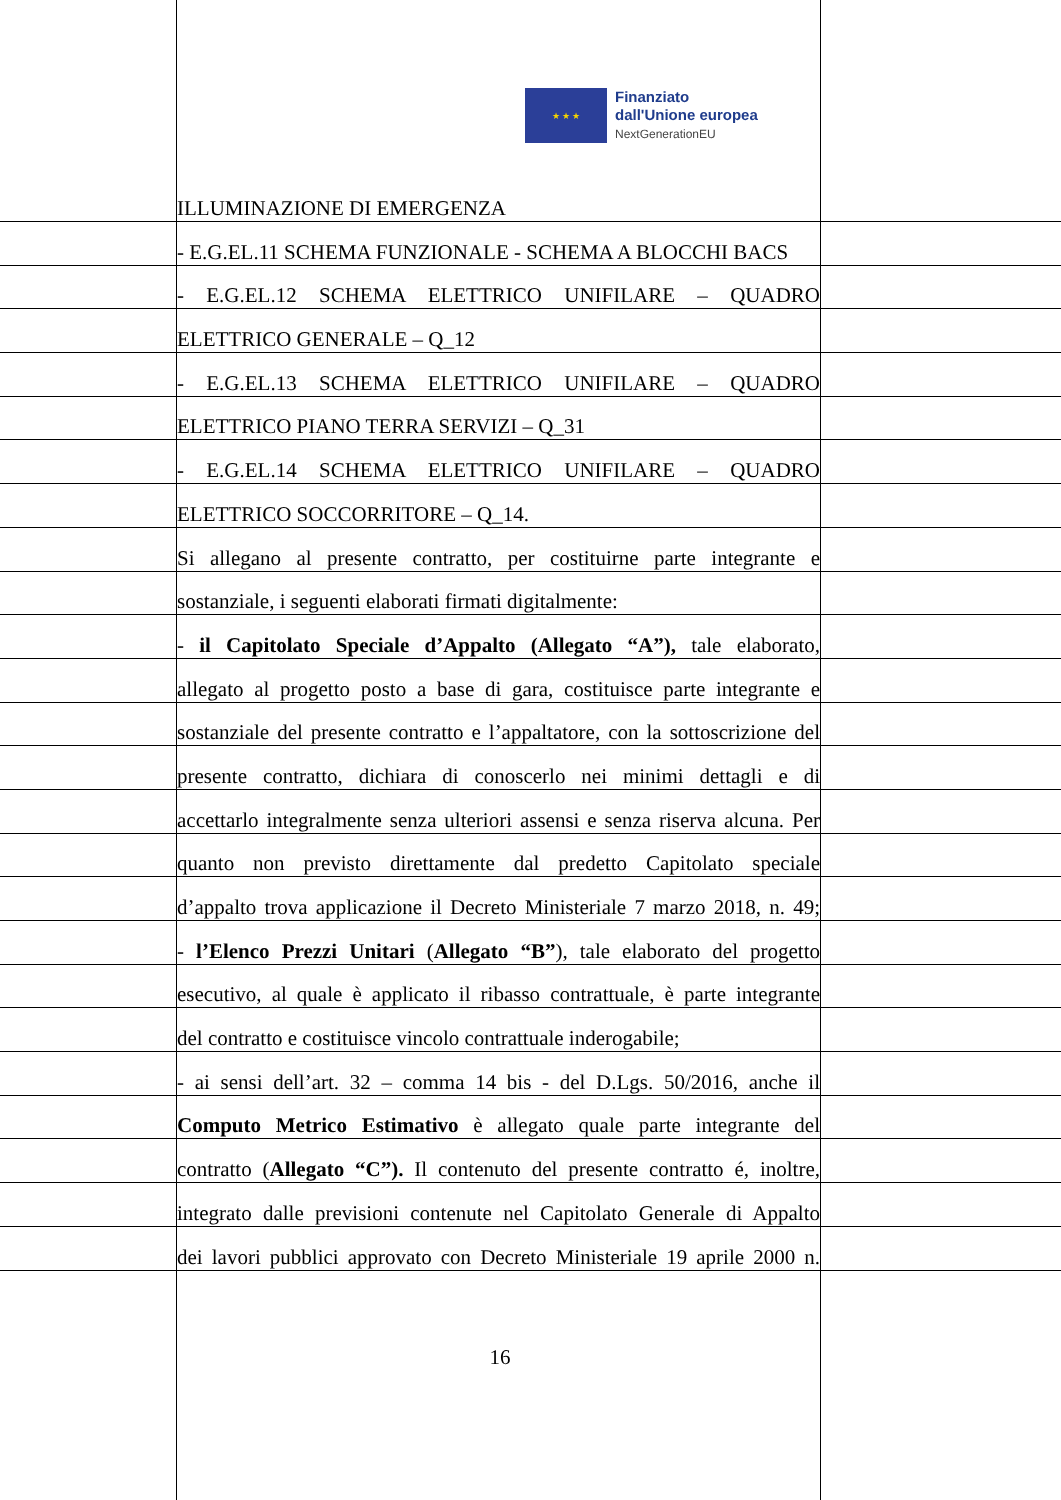★ ★ ★
Finanziato
dall'Unione europea
NextGenerationEU
ILLUMINAZIONE DI EMERGENZA
- E.G.EL.11 SCHEMA FUNZIONALE - SCHEMA A BLOCCHI BACS
- E.G.EL.12 SCHEMA ELETTRICO UNIFILARE – QUADRO
ELETTRICO GENERALE – Q_12
- E.G.EL.13 SCHEMA ELETTRICO UNIFILARE – QUADRO
ELETTRICO PIANO TERRA SERVIZI – Q_31
- E.G.EL.14 SCHEMA ELETTRICO UNIFILARE – QUADRO
ELETTRICO SOCCORRITORE – Q_14.
Si allegano al presente contratto, per costituirne parte integrante e
sostanziale, i seguenti elaborati firmati digitalmente:
- il Capitolato Speciale d’Appalto (Allegato “A”), tale elaborato,
allegato al progetto posto a base di gara, costituisce parte integrante e
sostanziale del presente contratto e l’appaltatore, con la sottoscrizione del
presente contratto, dichiara di conoscerlo nei minimi dettagli e di
accettarlo integralmente senza ulteriori assensi e senza riserva alcuna. Per
quanto non previsto direttamente dal predetto Capitolato speciale
d’appalto trova applicazione il Decreto Ministeriale 7 marzo 2018, n. 49;
- l’Elenco Prezzi Unitari (Allegato “B”), tale elaborato del progetto
esecutivo, al quale è applicato il ribasso contrattuale, è parte integrante
del contratto e costituisce vincolo contrattuale inderogabile;
- ai sensi dell’art. 32 – comma 14 bis - del D.Lgs. 50/2016, anche il
Computo Metrico Estimativo è allegato quale parte integrante del
contratto (Allegato “C”). Il contenuto del presente contratto é, inoltre,
integrato dalle previsioni contenute nel Capitolato Generale di Appalto
dei lavori pubblici approvato con Decreto Ministeriale 19 aprile 2000 n.
16